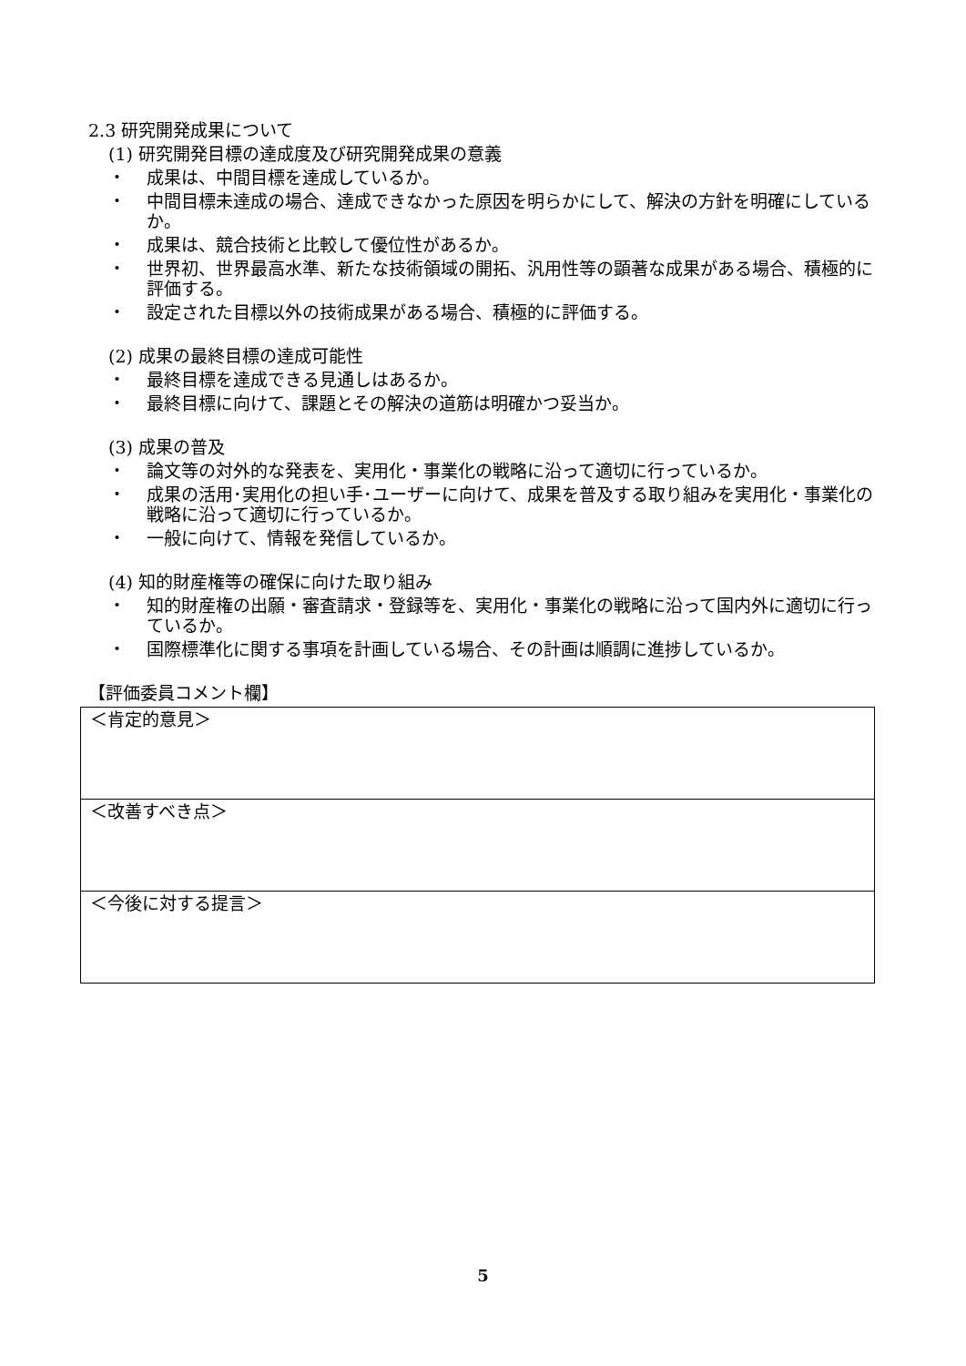2.3 研究開発成果について
(1) 研究開発目標の達成度及び研究開発成果の意義
・ 成果は、中間目標を達成しているか。
・ 中間目標未達成の場合、達成できなかった原因を明らかにして、解決の方針を明確にしているか。
・ 成果は、競合技術と比較して優位性があるか。
・ 世界初、世界最高水準、新たな技術領域の開拓、汎用性等の顕著な成果がある場合、積極的に評価する。
・ 設定された目標以外の技術成果がある場合、積極的に評価する。
(2) 成果の最終目標の達成可能性
・ 最終目標を達成できる見通しはあるか。
・ 最終目標に向けて、課題とその解決の道筋は明確かつ妥当か。
(3) 成果の普及
・ 論文等の対外的な発表を、実用化・事業化の戦略に沿って適切に行っているか。
・ 成果の活用･実用化の担い手･ユーザーに向けて、成果を普及する取り組みを実用化・事業化の戦略に沿って適切に行っているか。
・ 一般に向けて、情報を発信しているか。
(4) 知的財産権等の確保に向けた取り組み
・ 知的財産権の出願・審査請求・登録等を、実用化・事業化の戦略に沿って国内外に適切に行っているか。
・ 国際標準化に関する事項を計画している場合、その計画は順調に進捗しているか。
【評価委員コメント欄】
| ＜肯定的意見＞ |
| ＜改善すべき点＞ |
| ＜今後に対する提言＞ |
5